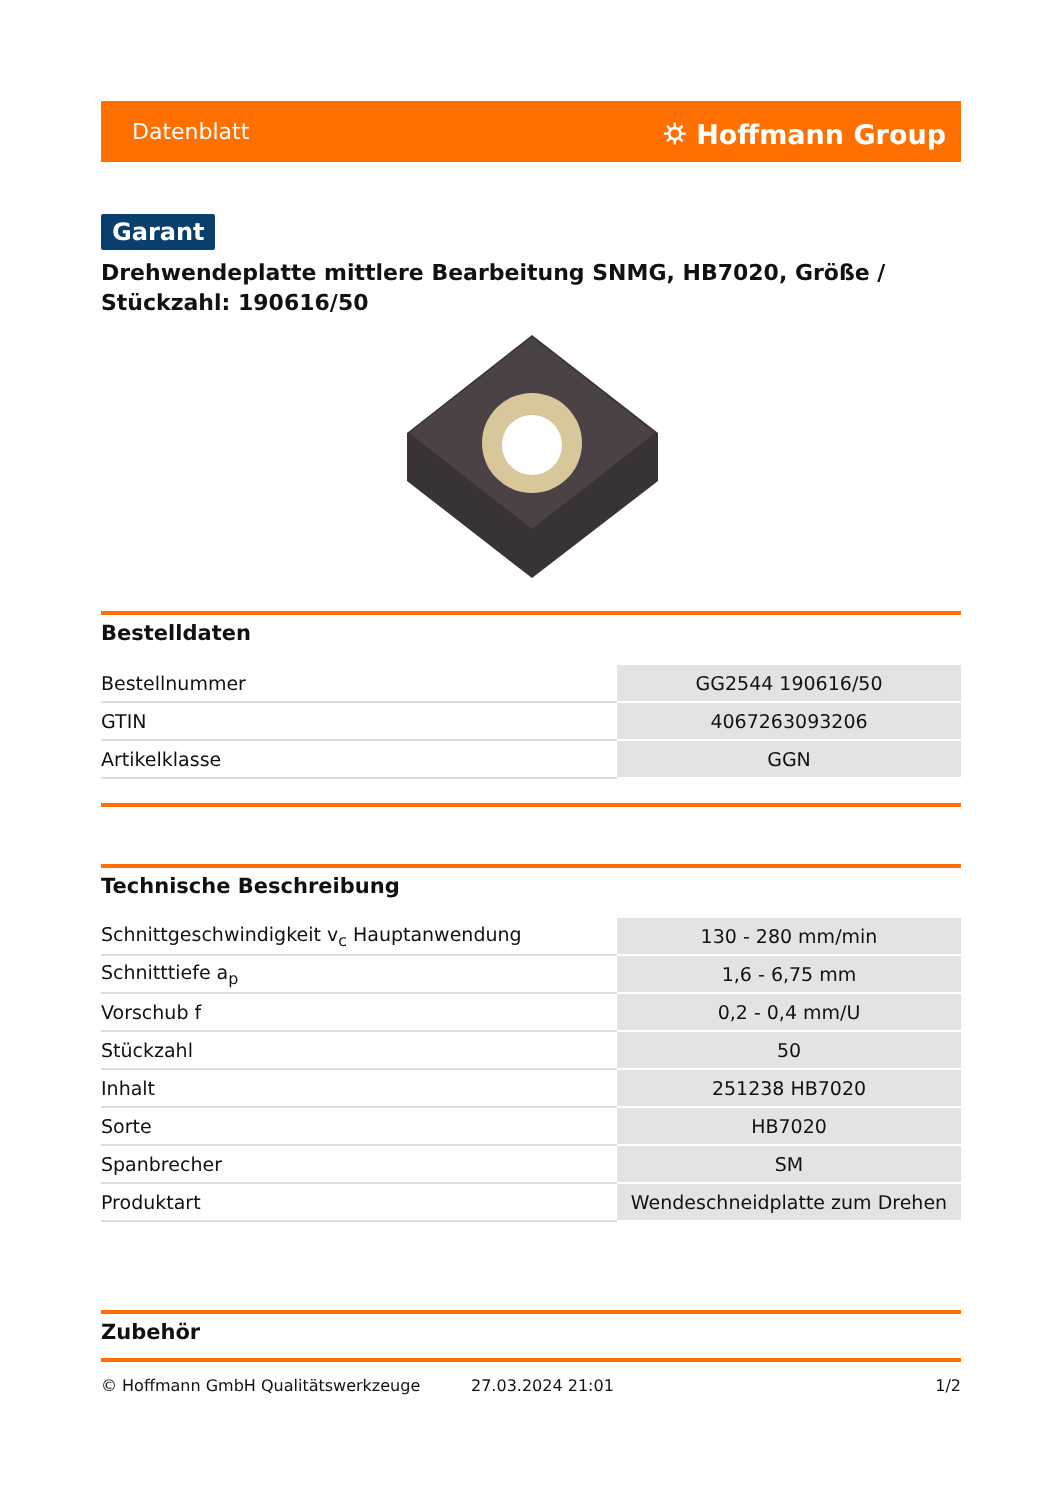Datenblatt ⛭ Hoffmann Group
Garant
Drehwendeplatte mittlere Bearbeitung SNMG, HB7020, Größe / Stückzahl: 190616/50
Bestelldaten
| Bestellnummer | GG2544 190616/50 |
| GTIN | 4067263093206 |
| Artikelklasse | GGN |
Technische Beschreibung
| Schnittgeschwindigkeit v<sub>c</sub> Hauptanwendung | 130 - 280 mm/min |
| Schnitttiefe a<sub>p</sub> | 1,6 - 6,75 mm |
| Vorschub f | 0,2 - 0,4 mm/U |
| Stückzahl | 50 |
| Inhalt | 251238 HB7020 |
| Sorte | HB7020 |
| Spanbrecher | SM |
| Produktart | Wendeschneidplatte zum Drehen |
Zubehör
© Hoffmann GmbH Qualitätswerkzeuge 27.03.2024 21:01 1/2